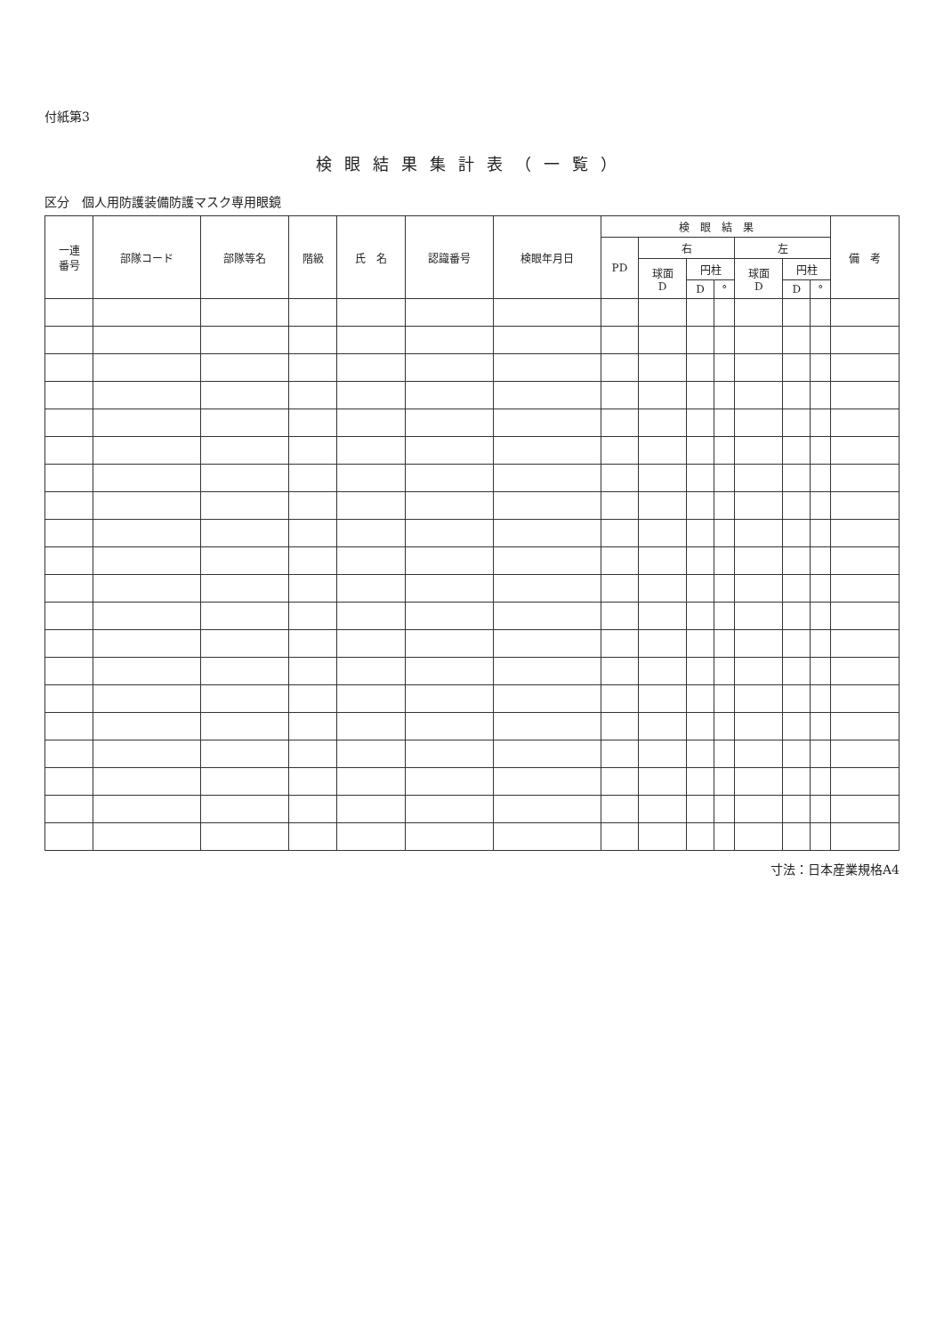付紙第3
検眼結果集計表（一覧）
区分　個人用防護装備防護マスク専用眼鏡
| 一連 番号 | 部隊コード | 部隊等名 | 階級 | 氏 名 | 認識番号 | 検眼年月日 | 検 眼 結 果 | | | | | | | 備 考 |
| --- | --- | --- | --- | --- | --- | --- | --- | --- | --- | --- | --- | --- | --- | --- |
| | | | | | | | PD | 右 | | | 左 | | | |
| | | | | | | | | 球面 D | 円柱 | | 球面 D | 円柱 | | |
| | | | | | | | | | D | ° | | D | ° | |
寸法：日本産業規格A4